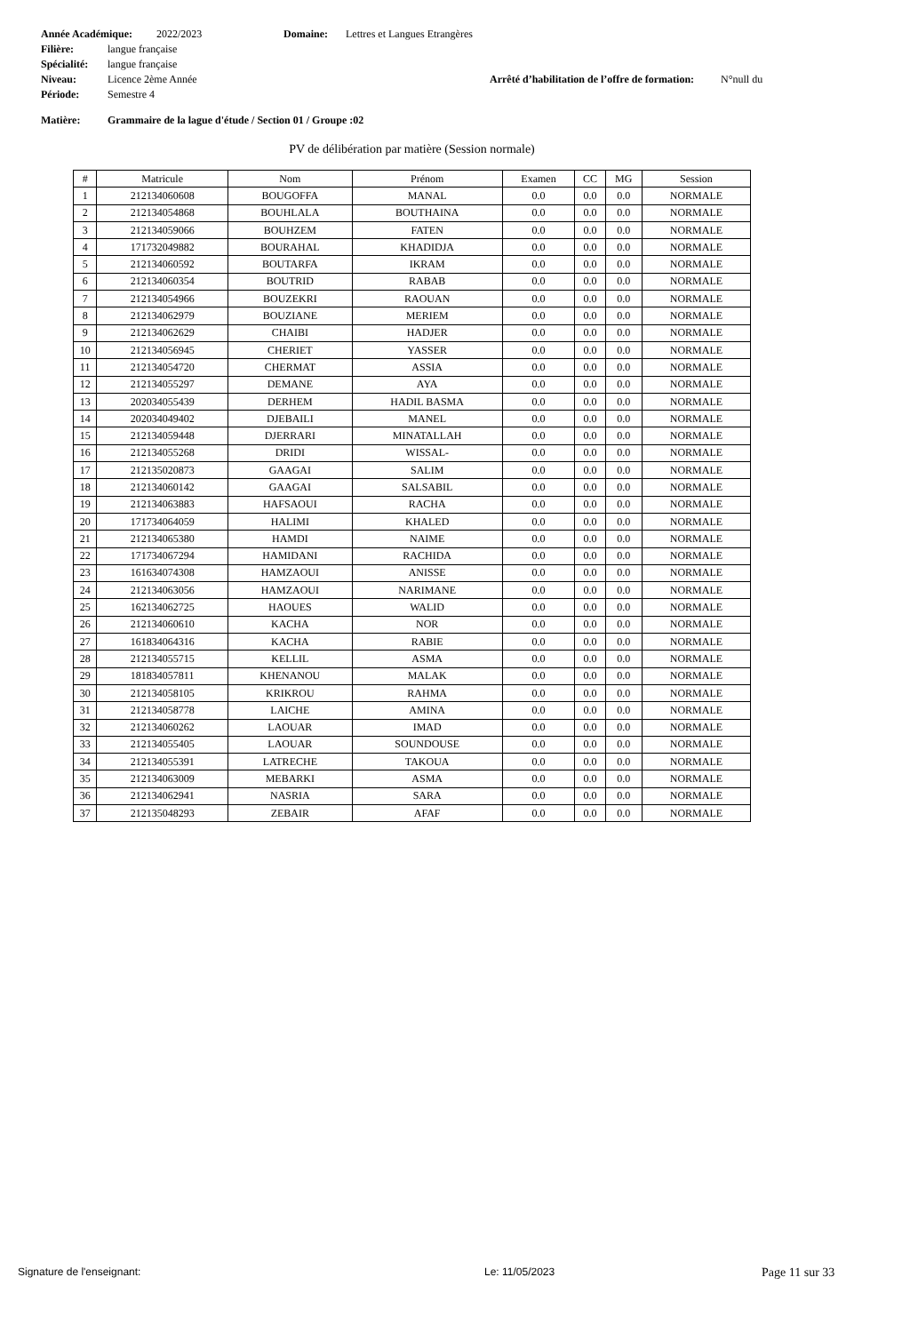Année Académique: 2022/2023 Domaine: Lettres et Langues Etrangères
Filière: langue française
Spécialité: langue française
Niveau: Licence 2ème Année Arrêté d’habilitation de l’offre de formation: N°null du
Période: Semestre 4
Matière: Grammaire de la lague d'étude / Section 01 / Groupe :02
PV de délibération par matière (Session normale)
| # | Matricule | Nom | Prénom | Examen | CC | MG | Session |
| --- | --- | --- | --- | --- | --- | --- | --- |
| 1 | 212134060608 | BOUGOFFA | MANAL | 0.0 | 0.0 | 0.0 | NORMALE |
| 2 | 212134054868 | BOUHLALA | BOUTHAINA | 0.0 | 0.0 | 0.0 | NORMALE |
| 3 | 212134059066 | BOUHZEM | FATEN | 0.0 | 0.0 | 0.0 | NORMALE |
| 4 | 171732049882 | BOURAHAL | KHADIDJA | 0.0 | 0.0 | 0.0 | NORMALE |
| 5 | 212134060592 | BOUTARFA | IKRAM | 0.0 | 0.0 | 0.0 | NORMALE |
| 6 | 212134060354 | BOUTRID | RABAB | 0.0 | 0.0 | 0.0 | NORMALE |
| 7 | 212134054966 | BOUZEKRI | RAOUAN | 0.0 | 0.0 | 0.0 | NORMALE |
| 8 | 212134062979 | BOUZIANE | MERIEM | 0.0 | 0.0 | 0.0 | NORMALE |
| 9 | 212134062629 | CHAIBI | HADJER | 0.0 | 0.0 | 0.0 | NORMALE |
| 10 | 212134056945 | CHERIET | YASSER | 0.0 | 0.0 | 0.0 | NORMALE |
| 11 | 212134054720 | CHERMAT | ASSIA | 0.0 | 0.0 | 0.0 | NORMALE |
| 12 | 212134055297 | DEMANE | AYA | 0.0 | 0.0 | 0.0 | NORMALE |
| 13 | 202034055439 | DERHEM | HADIL BASMA | 0.0 | 0.0 | 0.0 | NORMALE |
| 14 | 202034049402 | DJEBAILI | MANEL | 0.0 | 0.0 | 0.0 | NORMALE |
| 15 | 212134059448 | DJERRARI | MINATALLAH | 0.0 | 0.0 | 0.0 | NORMALE |
| 16 | 212134055268 | DRIDI | WISSAL- | 0.0 | 0.0 | 0.0 | NORMALE |
| 17 | 212135020873 | GAAGAI | SALIM | 0.0 | 0.0 | 0.0 | NORMALE |
| 18 | 212134060142 | GAAGAI | SALSABIL | 0.0 | 0.0 | 0.0 | NORMALE |
| 19 | 212134063883 | HAFSAOUI | RACHA | 0.0 | 0.0 | 0.0 | NORMALE |
| 20 | 171734064059 | HALIMI | KHALED | 0.0 | 0.0 | 0.0 | NORMALE |
| 21 | 212134065380 | HAMDI | NAIME | 0.0 | 0.0 | 0.0 | NORMALE |
| 22 | 171734067294 | HAMIDANI | RACHIDA | 0.0 | 0.0 | 0.0 | NORMALE |
| 23 | 161634074308 | HAMZAOUI | ANISSE | 0.0 | 0.0 | 0.0 | NORMALE |
| 24 | 212134063056 | HAMZAOUI | NARIMANE | 0.0 | 0.0 | 0.0 | NORMALE |
| 25 | 162134062725 | HAOUES | WALID | 0.0 | 0.0 | 0.0 | NORMALE |
| 26 | 212134060610 | KACHA | NOR | 0.0 | 0.0 | 0.0 | NORMALE |
| 27 | 161834064316 | KACHA | RABIE | 0.0 | 0.0 | 0.0 | NORMALE |
| 28 | 212134055715 | KELLIL | ASMA | 0.0 | 0.0 | 0.0 | NORMALE |
| 29 | 181834057811 | KHENANOU | MALAK | 0.0 | 0.0 | 0.0 | NORMALE |
| 30 | 212134058105 | KRIKROU | RAHMA | 0.0 | 0.0 | 0.0 | NORMALE |
| 31 | 212134058778 | LAICHE | AMINA | 0.0 | 0.0 | 0.0 | NORMALE |
| 32 | 212134060262 | LAOUAR | IMAD | 0.0 | 0.0 | 0.0 | NORMALE |
| 33 | 212134055405 | LAOUAR | SOUNDOUSE | 0.0 | 0.0 | 0.0 | NORMALE |
| 34 | 212134055391 | LATRECHE | TAKOUA | 0.0 | 0.0 | 0.0 | NORMALE |
| 35 | 212134063009 | MEBARKI | ASMA | 0.0 | 0.0 | 0.0 | NORMALE |
| 36 | 212134062941 | NASRIA | SARA | 0.0 | 0.0 | 0.0 | NORMALE |
| 37 | 212135048293 | ZEBAIR | AFAF | 0.0 | 0.0 | 0.0 | NORMALE |
Signature de l'enseignant: Le: 11/05/2023 Page 11 sur 33